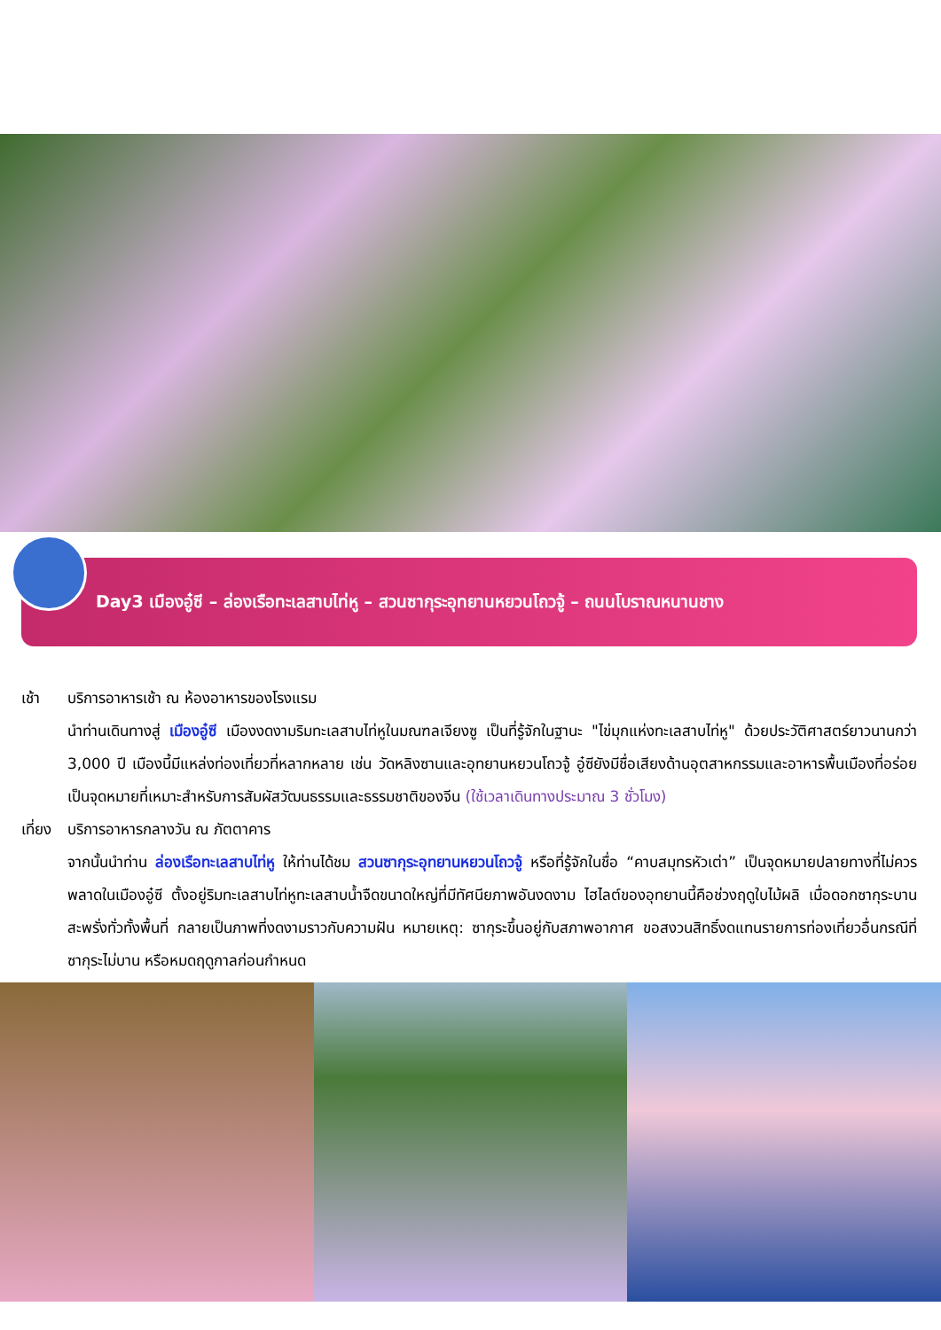Day3 เมืองอู๋ซี – ล่องเรือทะเลสาบไท่หู – สวนซากุระอุทยานหยวนโถวจู้ – ถนนโบราณหนานชาง
เช้า บริการอาหารเช้า ณ ห้องอาหารของโรงแรม
นำท่านเดินทางสู่ เมืองอู๋ซี เมืองงดงามริมทะเลสาบไท่หูในมณฑลเจียงซู เป็นที่รู้จักในฐานะ "ไข่มุกแห่งทะเลสาบไท่หู" ด้วยประวัติศาสตร์ยาวนานกว่า 3,000 ปี เมืองนี้มีแหล่งท่องเที่ยวที่หลากหลาย เช่น วัดหลิงซานและอุทยานหยวนโถวจู้ อู๋ซียังมีชื่อเสียงด้านอุตสาหกรรมและอาหารพื้นเมืองที่อร่อย เป็นจุดหมายที่เหมาะสำหรับการสัมผัสวัฒนธรรมและธรรมชาติของจีน (ใช้เวลาเดินทางประมาณ 3 ชั่วโมง)
เที่ยง
บริการอาหารกลางวัน ณ ภัตตาคาร
จากนั้นนำท่าน ล่องเรือทะเลสาบไท่หู ให้ท่านได้ชม สวนซากุระอุทยานหยวนโถวจู้ หรือที่รู้จักในชื่อ “คาบสมุทรหัวเต่า” เป็นจุดหมายปลายทางที่ไม่ควรพลาดในเมืองอู๋ซี ตั้งอยู่ริมทะเลสาบไท่หูทะเลสาบน้ำจืดขนาดใหญ่ที่มีทัศนียภาพอันงดงาม ไฮไลต์ของอุทยานนี้คือช่วงฤดูใบไม้ผลิ เมื่อดอกซากุระบานสะพรั่งทั่วทั้งพื้นที่ กลายเป็นภาพที่งดงามราวกับความฝัน หมายเหตุ: ซากุระขึ้นอยู่กับสภาพอากาศ ขอสงวนสิทธิ์งดแทนรายการท่องเที่ยวอื่นกรณีที่ซากุระไม่บาน หรือหมดฤดูกาลก่อนกำหนด